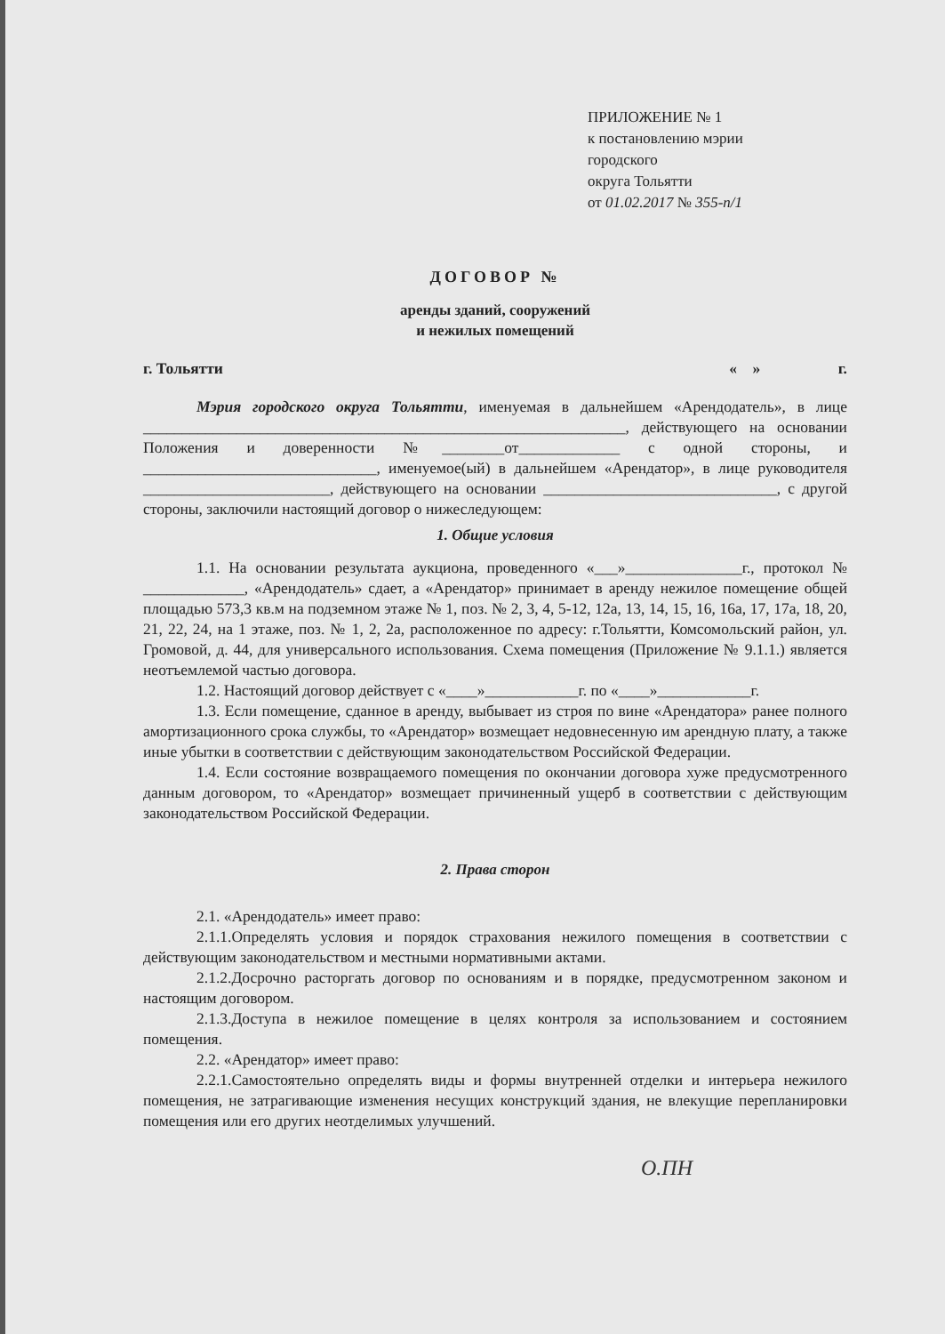ПРИЛОЖЕНИЕ № 1
к постановлению мэрии
городского
округа Тольятти
от 01.02.2017 № 355-п/1
ДОГОВОР №
аренды зданий, сооружений
и нежилых помещений
г. Тольятти « » г.
Мэрия городского округа Тольятти, именуемая в дальнейшем «Арендодатель», в лице ______________________________________________________________, действующего на основании Положения и доверенности №________от_____________ с одной стороны, и ______________________________, именуемое(ый) в дальнейшем «Арендатор», в лице руководителя ________________________, действующего на основании ______________________________, с другой стороны, заключили настоящий договор о нижеследующем:
1. Общие условия
1.1. На основании результата аукциона, проведенного «___»_______________г., протокол № _____________, «Арендодатель» сдает, а «Арендатор» принимает в аренду нежилое помещение общей площадью 573,3 кв.м на подземном этаже № 1, поз. № 2, 3, 4, 5-12, 12а, 13, 14, 15, 16, 16а, 17, 17а, 18, 20, 21, 22, 24, на 1 этаже, поз. № 1, 2, 2а, расположенное по адресу: г.Тольятти, Комсомольский район, ул. Громовой, д. 44, для универсального использования. Схема помещения (Приложение № 9.1.1.) является неотъемлемой частью договора.
1.2. Настоящий договор действует с «____»____________г. по «____»____________г.
1.3. Если помещение, сданное в аренду, выбывает из строя по вине «Арендатора» ранее полного амортизационного срока службы, то «Арендатор» возмещает недовнесенную им арендную плату, а также иные убытки в соответствии с действующим законодательством Российской Федерации.
1.4. Если состояние возвращаемого помещения по окончании договора хуже предусмотренного данным договором, то «Арендатор» возмещает причиненный ущерб в соответствии с действующим законодательством Российской Федерации.
2. Права сторон
2.1. «Арендодатель» имеет право:
2.1.1.Определять условия и порядок страхования нежилого помещения в соответствии с действующим законодательством и местными нормативными актами.
2.1.2.Досрочно расторгать договор по основаниям и в порядке, предусмотренном законом и настоящим договором.
2.1.3.Доступа в нежилое помещение в целях контроля за использованием и состоянием помещения.
2.2. «Арендатор» имеет право:
2.2.1.Самостоятельно определять виды и формы внутренней отделки и интерьера нежилого помещения, не затрагивающие изменения несущих конструкций здания, не влекущие перепланировки помещения или его других неотделимых улучшений.
О.ПН